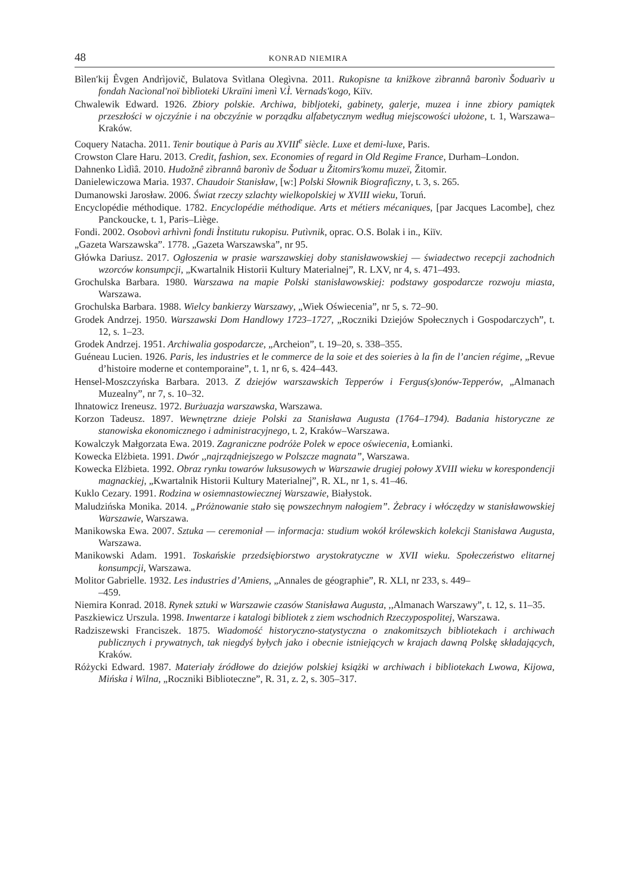48 KONRAD NIEMIRA
Bìlen′kij Êvgen Andrìjovič, Bulatova Svìtlana Olegìvna. 2011. Rukopisne ta knižkove zìbrannâ baronìv Šoduarìv u fondah Nacìonal'noï bìblìoteki Ukraïni ìmenì V.Ì. Vernads'kogo, Kiïv.
Chwalewik Edward. 1926. Zbiory polskie. Archiwa, bibljoteki, gabinety, galerje, muzea i inne zbiory pamiątek przeszłości w ojczyźnie i na obczyźnie w porządku alfabetycznym według miejscowości ułożone, t. 1, Warszawa–Kraków.
Coquery Natacha. 2011. Tenir boutique à Paris au XVIII<sup>e</sup> siècle. Luxe et demi-luxe, Paris.
Crowston Clare Haru. 2013. Credit, fashion, sex. Economies of regard in Old Regime France, Durham–London.
Dahnenko Lìdìâ. 2010. Hudožnê zìbrannâ baronìv de Šoduar u Žitomirs'komu muzeï, Žitomir.
Danielewiczowa Maria. 1937. Chaudoir Stanisław, [w:] Polski Słownik Biograficzny, t. 3, s. 265.
Dumanowski Jarosław. 2006. Świat rzeczy szlachty wielkopolskiej w XVIII wieku, Toruń.
Encyclopédie méthodique. 1782. Encyclopédie méthodique. Arts et métiers mécaniques, [par Jacques Lacombe], chez Panckoucke, t. 1, Paris–Liège.
Fondi. 2002. Osobovì arhìvnì fondi Ìnstitutu rukopisu. Putìvnik, oprac. O.S. Bolak i in., Kiïv.
„Gazeta Warszawska”. 1778. „Gazeta Warszawska”, nr 95.
Główka Dariusz. 2017. Ogłoszenia w prasie warszawskiej doby stanisławowskiej — świadectwo recepcji zachodnich wzorców konsumpcji, „Kwartalnik Historii Kultury Materialnej”, R. LXV, nr 4, s. 471–493.
Grochulska Barbara. 1980. Warszawa na mapie Polski stanisławowskiej: podstawy gospodarcze rozwoju miasta, Warszawa.
Grochulska Barbara. 1988. Wielcy bankierzy Warszawy, „Wiek Oświecenia”, nr 5, s. 72–90.
Grodek Andrzej. 1950. Warszawski Dom Handlowy 1723–1727, „Roczniki Dziejów Społecznych i Gospodarczych”, t. 12, s. 1–23.
Grodek Andrzej. 1951. Archiwalia gospodarcze, „Archeion”, t. 19–20, s. 338–355.
Guéneau Lucien. 1926. Paris, les industries et le commerce de la soie et des soieries à la fin de l’ancien régime, „Revue d’histoire moderne et contemporaine”, t. 1, nr 6, s. 424–443.
Hensel-Moszczyńska Barbara. 2013. Z dziejów warszawskich Tepperów i Fergus(s)onów-Tepperów, „Almanach Muzealny”, nr 7, s. 10–32.
Ihnatowicz Ireneusz. 1972. Burżuazja warszawska, Warszawa.
Korzon Tadeusz. 1897. Wewnętrzne dzieje Polski za Stanisława Augusta (1764–1794). Badania historyczne ze stanowiska ekonomicznego i administracyjnego, t. 2, Kraków–Warszawa.
Kowalczyk Małgorzata Ewa. 2019. Zagraniczne podróże Polek w epoce oświecenia, Łomianki.
Kowecka Elżbieta. 1991. Dwór ,,najrządniejszego w Polszcze magnata”, Warszawa.
Kowecka Elżbieta. 1992. Obraz rynku towarów luksusowych w Warszawie drugiej połowy XVIII wieku w korespondencji magnackiej, „Kwartalnik Historii Kultury Materialnej”, R. XL, nr 1, s. 41–46.
Kuklo Cezary. 1991. Rodzina w osiemnastowiecznej Warszawie, Białystok.
Maludzińska Monika. 2014. „Próżnowanie stało się powszechnym nałogiem”. Żebracy i włóczędzy w stanisławowskiej Warszawie, Warszawa.
Manikowska Ewa. 2007. Sztuka — ceremoniał — informacja: studium wokół królewskich kolekcji Stanisława Augusta, Warszawa.
Manikowski Adam. 1991. Toskańskie przedsiębiorstwo arystokratyczne w XVII wieku. Społeczeństwo elitarnej konsumpcji, Warszawa.
Molitor Gabrielle. 1932. Les industries d’Amiens, „Annales de géographie”, R. XLI, nr 233, s. 449–
–459.
Niemira Konrad. 2018. Rynek sztuki w Warszawie czasów Stanisława Augusta, ,,Almanach Warszawy”, t. 12, s. 11–35.
Paszkiewicz Urszula. 1998. Inwentarze i katalogi bibliotek z ziem wschodnich Rzeczypospolitej, Warszawa.
Radziszewski Franciszek. 1875. Wiadomość historyczno-statystyczna o znakomitszych bibliotekach i archiwach publicznych i prywatnych, tak niegdyś byłych jako i obecnie istniejących w krajach dawną Polskę składających, Kraków.
Różycki Edward. 1987. Materiały źródłowe do dziejów polskiej książki w archiwach i bibliotekach Lwowa, Kijowa, Mińska i Wilna, „Roczniki Biblioteczne”, R. 31, z. 2, s. 305–317.